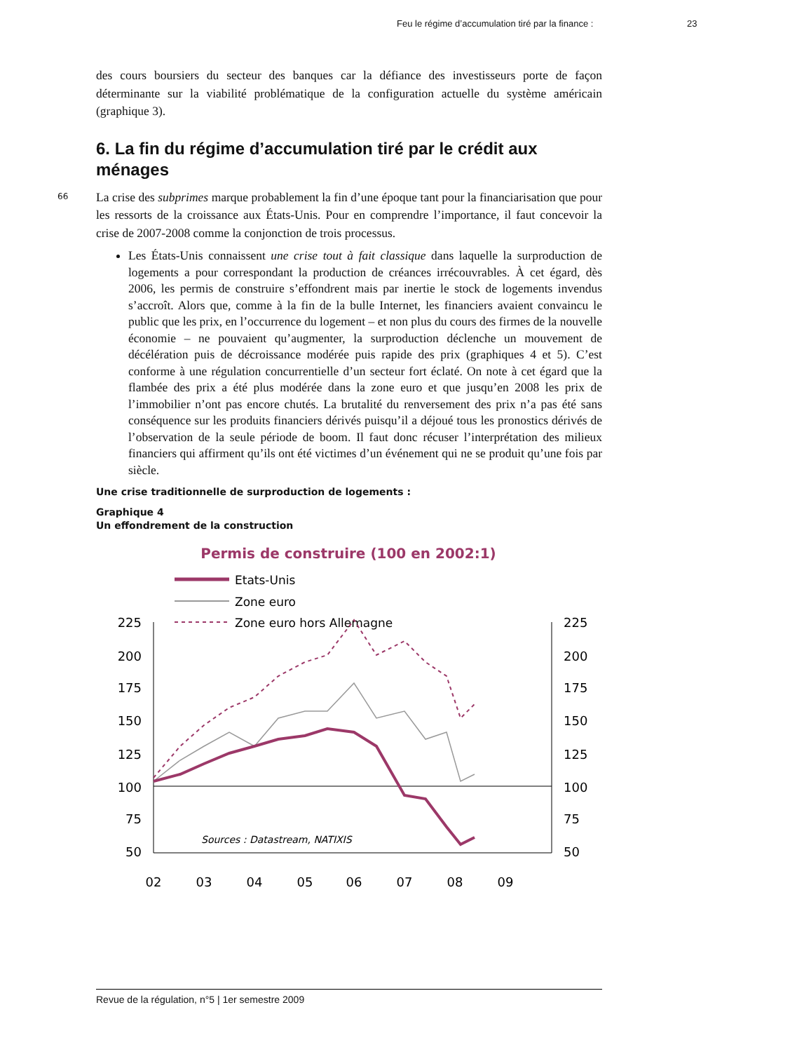Feu le régime d’accumulation tiré par la finance : 23
des cours boursiers du secteur des banques car la défiance des investisseurs porte de façon déterminante sur la viabilité problématique de la configuration actuelle du système américain (graphique 3).
6. La fin du régime d’accumulation tiré par le crédit aux ménages
66
La crise des subprimes marque probablement la fin d’une époque tant pour la financiarisation que pour les ressorts de la croissance aux États-Unis. Pour en comprendre l’importance, il faut concevoir la crise de 2007-2008 comme la conjonction de trois processus.
Les États-Unis connaissent une crise tout à fait classique dans laquelle la surproduction de logements a pour correspondant la production de créances irrécouvrables. À cet égard, dès 2006, les permis de construire s’effondrent mais par inertie le stock de logements invendus s’accroît. Alors que, comme à la fin de la bulle Internet, les financiers avaient convaincu le public que les prix, en l’occurrence du logement – et non plus du cours des firmes de la nouvelle économie – ne pouvaient qu’augmenter, la surproduction déclenche un mouvement de décélération puis de décroissance modérée puis rapide des prix (graphiques 4 et 5). C’est conforme à une régulation concurrentielle d’un secteur fort éclaté. On note à cet égard que la flambée des prix a été plus modérée dans la zone euro et que jusqu’en 2008 les prix de l’immobilier n’ont pas encore chutés. La brutalité du renversement des prix n’a pas été sans conséquence sur les produits financiers dérivés puisqu’il a déjoué tous les pronostics dérivés de l’observation de la seule période de boom. Il faut donc récuser l’interprétation des milieux financiers qui affirment qu’ils ont été victimes d’un événement qui ne se produit qu’une fois par siècle.
Une crise traditionnelle de surproduction de logements :
Graphique 4
Un effondrement de la construction
Permis de construire (100 en 2002:1)
Etats-Unis
Zone euro
Zone euro hors Allemagne
225
200
175
150
125
100
75
50
225
200
175
150
125
100
75
50
02
03
04
05
06
07
08
09
Sources : Datastream, NATIXIS
Revue de la régulation, n°5 | 1er semestre 2009